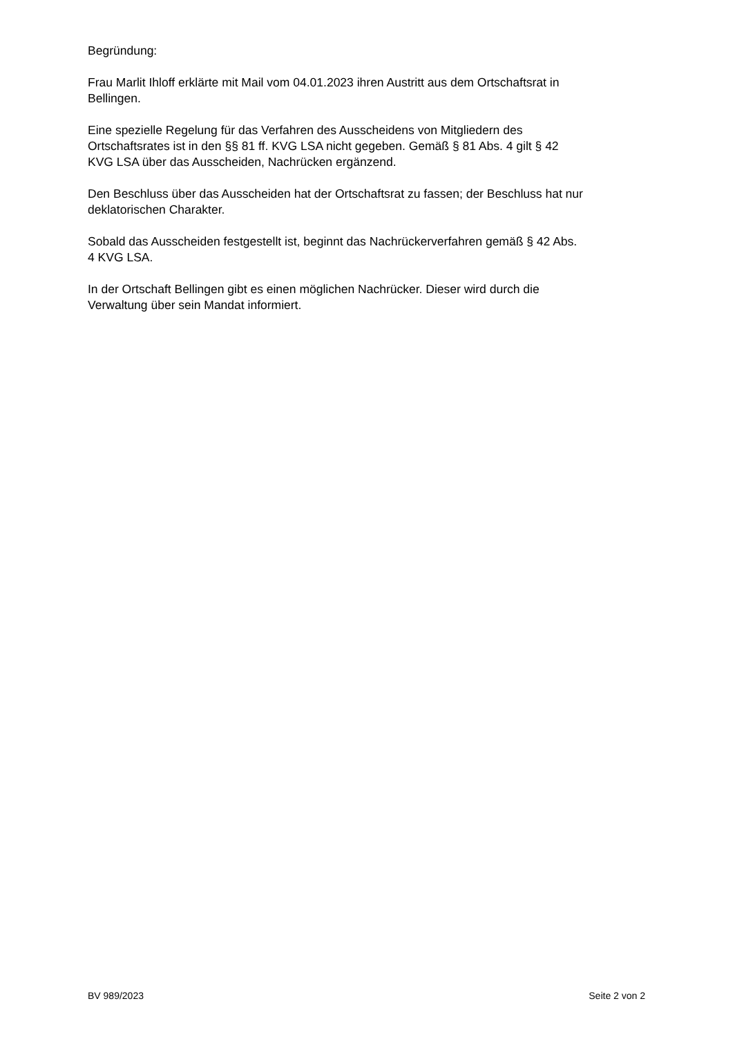Begründung:
Frau Marlit Ihloff erklärte mit Mail vom 04.01.2023 ihren Austritt aus dem Ortschaftsrat in
Bellingen.
Eine spezielle Regelung für das Verfahren des Ausscheidens von Mitgliedern des
Ortschaftsrates ist in den §§ 81 ff. KVG LSA nicht gegeben. Gemäß § 81 Abs. 4 gilt § 42
KVG LSA über das Ausscheiden, Nachrücken ergänzend.
Den Beschluss über das Ausscheiden hat der Ortschaftsrat zu fassen; der Beschluss hat nur
deklatorischen Charakter.
Sobald das Ausscheiden festgestellt ist, beginnt das Nachrückerverfahren gemäß § 42 Abs.
4 KVG LSA.
In der Ortschaft Bellingen gibt es einen möglichen Nachrücker. Dieser wird durch die
Verwaltung über sein Mandat informiert.
BV 989/2023 Seite 2 von 2